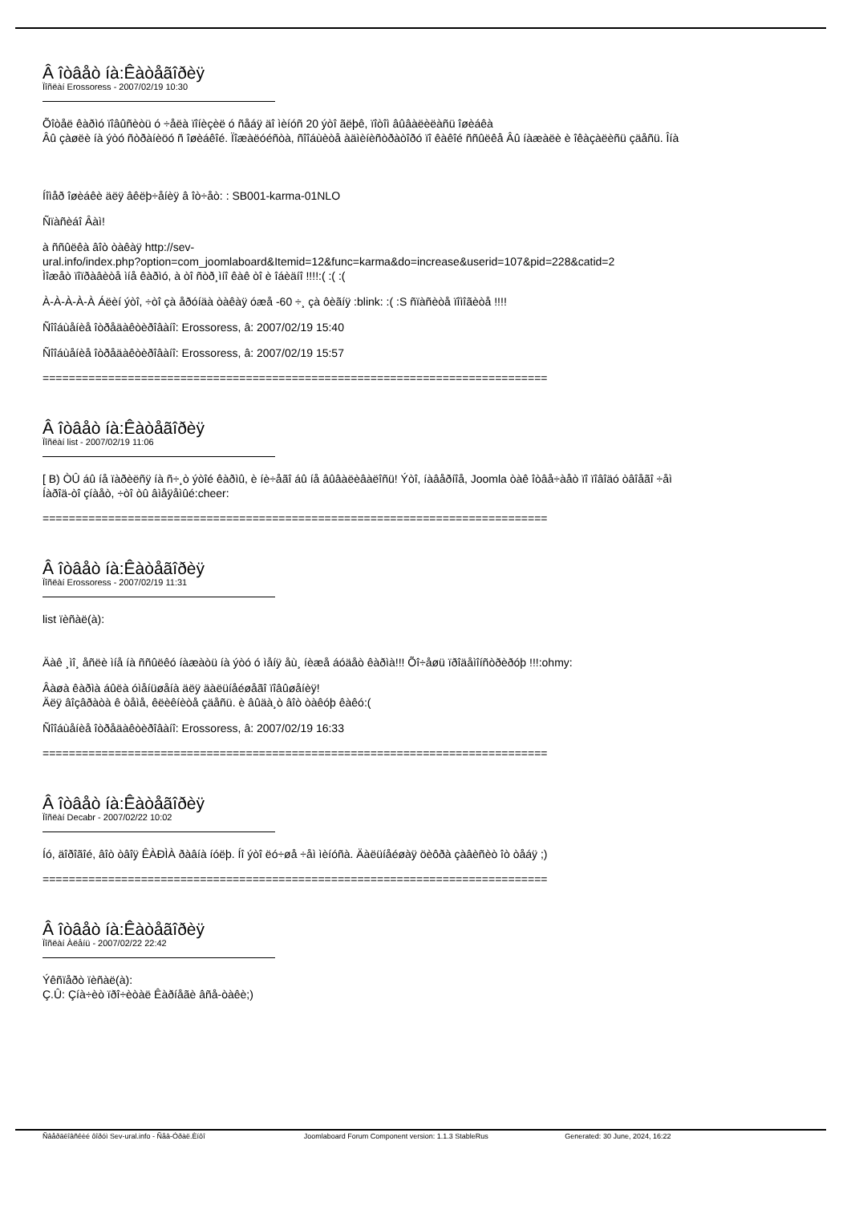Â îòâåò íà:Êàòåãîðèÿ
Ïîñëàí Erossoress - 2007/02/19 10:30
Õîòåë êàðìó ïîâûñèòü ó ÷åëà ïîíèçèë ó ñåáÿ äî ìèíóñ 20 ýòî ãëþê, ïîòîì âûâàëèëàñü îøèáêà
Âû çàøëè íà ýòó ñòðàíèöó ñ îøèáêîé. Ïîæàëóéñòà, ñîîáùèòå àäìèíèñòðàòîðó ïî êàêîé ññûëêå Âû íàæàëè è îêàçàëèñü çäåñü. Îíà
Íîìåð îøèáêè äëÿ âêëþ÷åíèÿ â îò÷åò: : SB001-karma-01NLO
Ñïàñèáî Âàì!
à ññûëêà âîò òàêàÿ http://sev-
ural.info/index.php?option=com_joomlaboard&Itemid=12&func=karma&do=increase&userid=107&pid=228&catid=2
Ìîæåò ïîïðàâèòå ìíå êàðìó, à òî ñòð¸ìíî êàê òî è îáèäíî !!!!:( :( :(
À-À-À-À-À Áëèí ýòî, ÷òî çà åðóíäà òàêàÿ óæå -60 ÷¸ çà ôèãíÿ :blink: :( :S ñïàñèòå ïîìîãèòå !!!!
Ñîîáùåíèå îòðåäàêòèðîâàíî: Erossoress, â: 2007/02/19 15:40
Ñîîáùåíèå îòðåäàêòèðîâàíî: Erossoress, â: 2007/02/19 15:57
=============================================================================
Â îòâåò íà:Êàòåãîðèÿ
Ïîñëàí list - 2007/02/19 11:06
[ B) ÒÛ áû íå ïàðèëñÿ íà ñ÷¸ò ýòîé êàðìû, è íè÷åãî áû íå âûâàëèâàëîñü! Ýòî, íàâåðíîå, Joomla òàê îòâå÷àåò ïî ïîâîäó òâîåãî ÷åì
Íàðîä-òî çíàåò, ÷òî òû âìåÿåìûé:cheer:
=============================================================================
Â îòâåò íà:Êàòåãîðèÿ
Ïîñëàí Erossoress - 2007/02/19 11:31
list ïèñàë(à):
Äàê ¸ìî¸ åñëè ìíå íà ññûëêó íàæàòü íà ýòó ó ìåíÿ åù¸ íèæå áóäåò êàðìà!!! Õî÷åøü ïðîäåìîíñòðèðóþ !!!:ohmy:
Âàøà êàðìà áûëà óìåíüøåíà äëÿ äàëüíåéøåãî ïîâûøåíèÿ!
Äëÿ âîçâðàòà ê òåìå, êëèêíèòå çäåñü. è âûäà¸ò âîò òàêóþ êàêó:(
Ñîîáùåíèå îòðåäàêòèðîâàíî: Erossoress, â: 2007/02/19 16:33
=============================================================================
Â îòâåò íà:Êàòåãîðèÿ
Ïîñëàí Decabr - 2007/02/22 10:02
Íó, äîðîãîé, âîò òâîÿ ÊÀÐÌÀ ðàâíà íóëþ. Íî ýòî ëó÷øå ÷åì ìèíóñà. Äàëüíåéøàÿ öèôðà çàâèñèò îò òåáÿ ;)
=============================================================================
Â îòâåò íà:Êàòåãîðèÿ
Ïîñëàí Àëåíü - 2007/02/22 22:42
Ýêñïåðò ïèñàë(à):
Ç.Û: Çíà÷èò ïðî÷èòàë Êàðíåãè âñå-òàêè;)
Ñâåðäëîâñêèé ôîðóì Sev-ural.info - Ñåâ-Óðàë.Èíôî Joomlaboard Forum Component version: 1.1.3 StableRus Generated: 30 June, 2024, 16:22